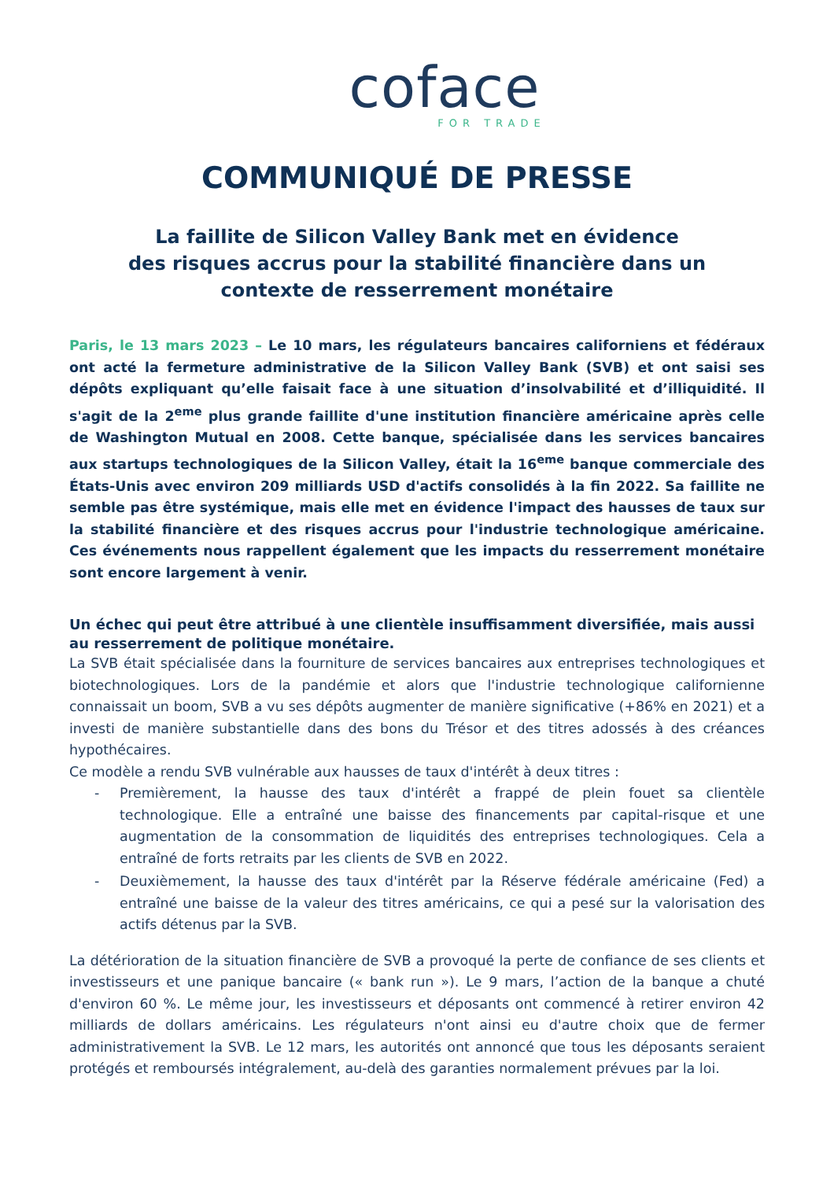coface
FOR TRADE
COMMUNIQUÉ DE PRESSE
La faillite de Silicon Valley Bank met en évidence
des risques accrus pour la stabilité financière dans un
contexte de resserrement monétaire
Paris, le 13 mars 2023 – Le 10 mars, les régulateurs bancaires californiens et fédéraux ont acté la fermeture administrative de la Silicon Valley Bank (SVB) et ont saisi ses dépôts expliquant qu’elle faisait face à une situation d’insolvabilité et d’illiquidité. Il s'agit de la 2<sup>eme</sup> plus grande faillite d'une institution financière américaine après celle de Washington Mutual en 2008. Cette banque, spécialisée dans les services bancaires aux startups technologiques de la Silicon Valley, était la 16<sup>eme</sup> banque commerciale des États-Unis avec environ 209 milliards USD d'actifs consolidés à la fin 2022. Sa faillite ne semble pas être systémique, mais elle met en évidence l'impact des hausses de taux sur la stabilité financière et des risques accrus pour l'industrie technologique américaine. Ces événements nous rappellent également que les impacts du resserrement monétaire sont encore largement à venir.
Un échec qui peut être attribué à une clientèle insuffisamment diversifiée, mais aussi au resserrement de politique monétaire.
La SVB était spécialisée dans la fourniture de services bancaires aux entreprises technologiques et biotechnologiques. Lors de la pandémie et alors que l'industrie technologique californienne connaissait un boom, SVB a vu ses dépôts augmenter de manière significative (+86% en 2021) et a investi de manière substantielle dans des bons du Trésor et des titres adossés à des créances hypothécaires.
Ce modèle a rendu SVB vulnérable aux hausses de taux d'intérêt à deux titres :
- Premièrement, la hausse des taux d'intérêt a frappé de plein fouet sa clientèle technologique. Elle a entraîné une baisse des financements par capital-risque et une augmentation de la consommation de liquidités des entreprises technologiques. Cela a entraîné de forts retraits par les clients de SVB en 2022.
- Deuxièmement, la hausse des taux d'intérêt par la Réserve fédérale américaine (Fed) a entraîné une baisse de la valeur des titres américains, ce qui a pesé sur la valorisation des actifs détenus par la SVB.
La détérioration de la situation financière de SVB a provoqué la perte de confiance de ses clients et investisseurs et une panique bancaire (« bank run »). Le 9 mars, l’action de la banque a chuté d'environ 60 %. Le même jour, les investisseurs et déposants ont commencé à retirer environ 42 milliards de dollars américains. Les régulateurs n'ont ainsi eu d'autre choix que de fermer administrativement la SVB. Le 12 mars, les autorités ont annoncé que tous les déposants seraient protégés et remboursés intégralement, au-delà des garanties normalement prévues par la loi.